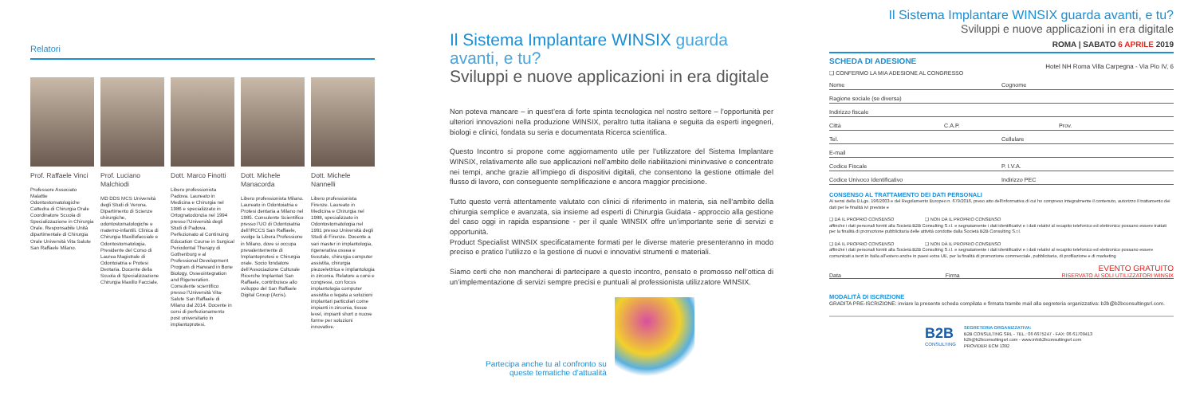Relatori
Prof. Raffaele Vinci
Professore Associato Malattie Odontostomatologiche Cattedra di Chirurgia Orale Coordinatore Scuola di Specializzazione in Chirurgia Orale. Responsabile Unità dipartimentale di Chirurgia Orale Università Vita Salute San Raffaele Milano.
Prof. Luciano Malchiodi
MD DDS MCS Università degli Studi di Verona. Dipartimento di Scienze chirurgiche, odontostomatologiche e materno-infantili. Clinica di Chirurgia Maxillofacciale e Odontostomatologia. Presidente del Corso di Laurea Magistrale di Odontoiatria e Protesi Dentaria. Docente della Scuola di Specializzazione Chirurgia Maxillo Facciale.
Dott. Marco Finotti
Libero professionista Padova. Laureato in Medicina e Chirurgia nel 1986 e specializzato in Ortognatodonzia nel 1994 presso l’Università degli Studi di Padova. Perfezionato al Continuing Education Course in Surgical Periodontal Therapy di Gothenburg e al Professional Development Program di Harward in Bone Biology, Osseointegration and Rigeneration. Consulente scientifico presso l’Università Vita-Salute San Raffaele di Milano dal 2014. Docente in corsi di perfezionamento post universitario in implantoprotesi.
Dott. Michele Manacorda
Libero professionista Milano. Laureato in Odontoiatria e Protesi dentaria a Milano nel 1985. Consulente Scientifico presso l’UO di Odontoiatria dell’IRCCS San Raffaele, svolge la Libera Professione in Milano, dove si occupa prevalentemente di Implantoprotesi e Chirurgia orale. Socio fondatore dell’Associazione Culturale Ricerche Implantari San Raffaele, contribuisce allo sviluppo del San Raffaele Digital Group (Acris).
Dott. Michele Nannelli
Libero professionista Firenze. Laureato in Medicina e Chirurgia nel 1988, specializzato in Odontostomatologia nel 1991 presso Università degli Studi di Firenze. Docente a vari master in implantologia, rigenerativa ossea e tissutale, chirurgia computer assistita, chirurgia piezoelettrica e implantologia in zirconia. Relatore a corsi e congressi, con focus implantologia computer assistita o legata a soluzioni implantari particolari come impianti in zirconia, tissue level, impianti short o nuove forme per soluzioni innovative.
Il Sistema Implantare WINSIX guarda avanti, e tu?
Sviluppi e nuove applicazioni in era digitale
Non poteva mancare – in quest’era di forte spinta tecnologica nel nostro settore – l’opportunità per ulteriori innovazioni nella produzione WINSIX, peraltro tutta italiana e seguita da esperti ingegneri, biologi e clinici, fondata su seria e documentata Ricerca scientifica.
Questo Incontro si propone come aggiornamento utile per l’utilizzatore del Sistema Implantare WINSIX, relativamente alle sue applicazioni nell’ambito delle riabilitazioni mininvasive e concentrate nei tempi, anche grazie all’impiego di dispositivi digitali, che consentono la gestione ottimale del flusso di lavoro, con conseguente semplificazione e ancora maggior precisione.
Tutto questo verrà attentamente valutato con clinici di riferimento in materia, sia nell’ambito della chirurgia semplice e avanzata, sia insieme ad esperti di Chirurgia Guidata - approccio alla gestione del caso oggi in rapida espansione - per il quale WINSIX offre un’importante serie di servizi e opportunità.
Product Specialist WINSIX specificatamente formati per le diverse materie presenteranno in modo preciso e pratico l’utilizzo e la gestione di nuovi e innovativi strumenti e materiali.
Siamo certi che non mancherai di partecipare a questo incontro, pensato e promosso nell’ottica di un’implementazione di servizi sempre precisi e puntuali al professionista utilizzatore WINSIX.
Partecipa anche tu al confronto su
queste tematiche d’attualità
Il Sistema Implantare WINSIX guarda avanti, e tu?
Sviluppi e nuove applicazioni in era digitale
ROMA | SABATO 6 APRILE 2019
SCHEDA DI ADESIONE
Hotel NH Roma Villa Carpegna - Via Pio IV, 6
❑ CONFERMO LA MIA ADESIONE AL CONGRESSO
Nome Cognome
Ragione sociale (se diversa)
Indirizzo fiscale
Città C.A.P. Prov.
Tel. Cellulare
E-mail
Codice Fiscale P. I.V.A.
Codice Univoco Identificativo Indirizzo PEC
CONSENSO AL TRATTAMENTO DEI DATI PERSONALI
Ai sensi della D.Lgs. 196/2003 e del Regolamento Europeo n. 679/2016, preso atto dell’informativa di cui ho compreso integralmente il contenuto, autorizzo il trattamento dei dati per le finalità ivi previste e
❑ DÀ IL PROPRIO CONSENSO ❑ NON DÀ IL PROPRIO CONSENSO
affinché i dati personali forniti alla Società B2B Consulting S.r.l. e segnatamente i dati identificativi e i dati relativi al recapito telefonico ed elettronico possano essere trattati per la finalità di promozione pubblicitaria delle attività condotte dalla Società B2B Consulting S.r.l.
❑ DÀ IL PROPRIO CONSENSO ❑ NON DÀ IL PROPRIO CONSENSO
affinché i dati personali forniti alla Società B2B Consulting S.r.l. e segnatamente i dati identificativi e i dati relativi al recapito telefonico ed elettronico possano essere comunicati a terzi in Italia all’estero anche in paesi extra UE, per la finalità di promozione commerciale, pubblicitaria, di profilazione e di marketing
Data Firma EVENTO GRATUITO
RISERVATO AI SOLI UTILIZZATORI WINSIX
MODALITÀ DI ISCRIZIONE
GRADITA PRE-ISCRIZIONE: inviare la presente scheda compilata e firmata tramite mail alla segreteria organizzativa: b2b@b2bconsultingsrl.com.
B2B
CONSULTING
SEGRETERIA ORGANIZZATIVA:
B2B CONSULTING SRL - TEL.: 06 6675247 - FAX: 06 61709413
b2b@b2bconsultingsrl.com - www.infob2bconsultingsrl.com
PROVIDER ECM 1392